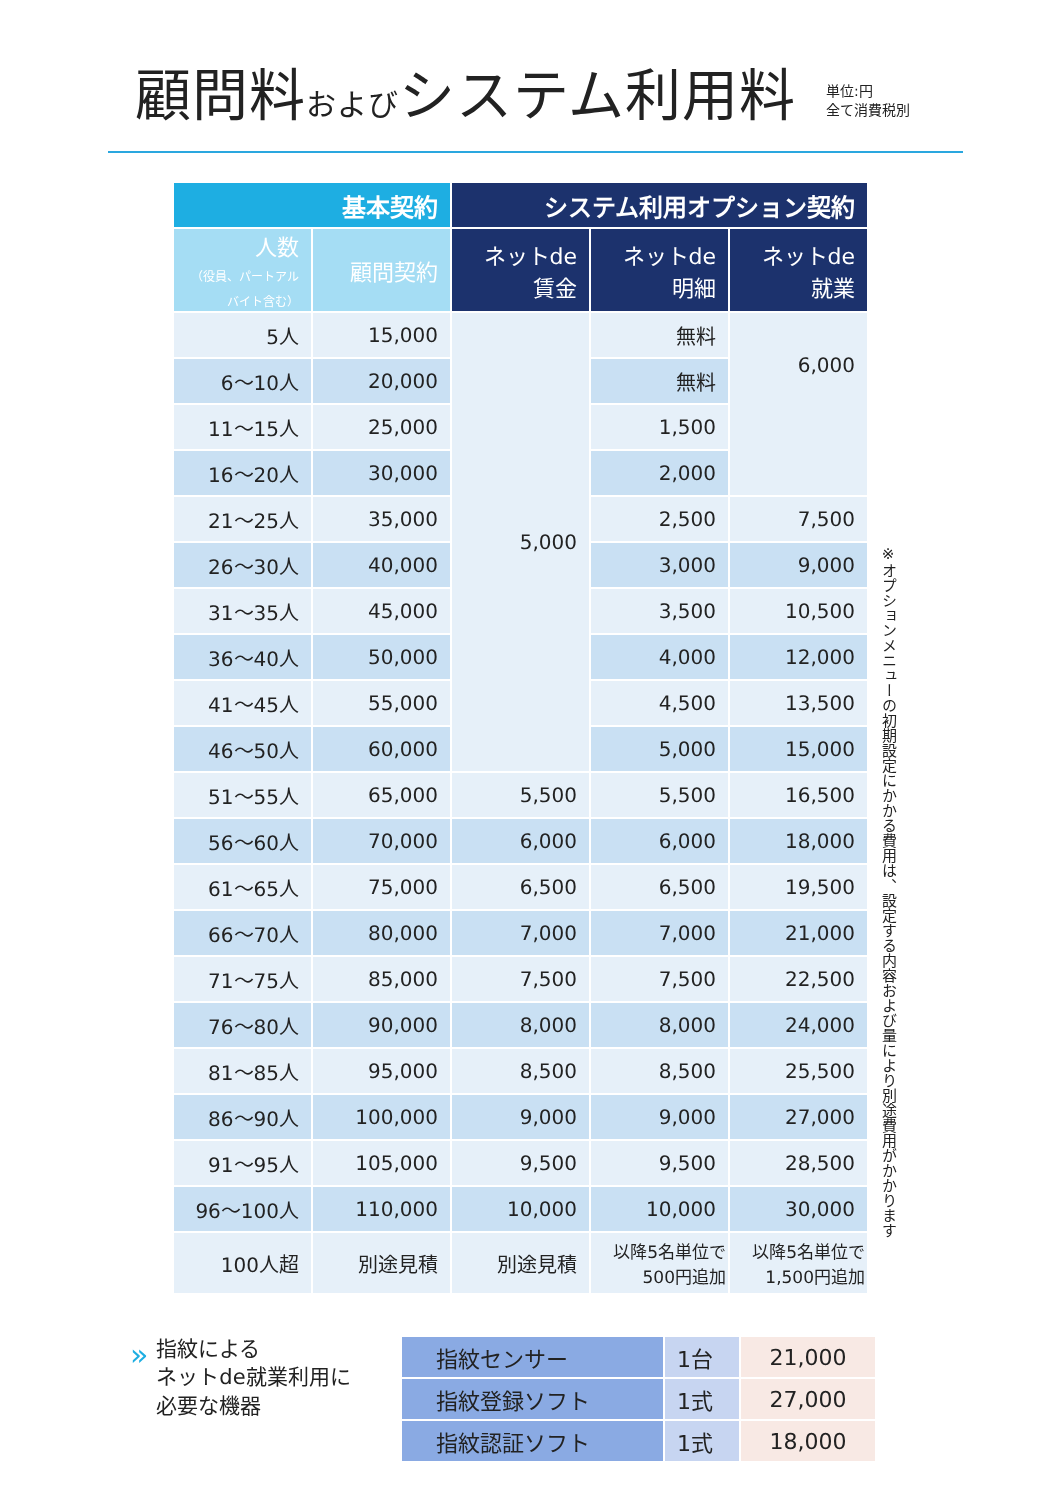顧問料およびシステム利用料
単位:円
全て消費税別
| 基本契約 | | システム利用オプション契約 | | |
| --- | --- | --- | --- | --- |
| 人数 （役員、パートアルバイト含む） | 顧問契約 | ネットde 賃金 | ネットde 明細 | ネットde 就業 |
| 5人 | 15,000 | 5,000 | 無料 | 6,000 |
| 6～10人 | 20,000 | | 無料 | |
| 11～15人 | 25,000 | | 1,500 | |
| 16～20人 | 30,000 | | 2,000 | |
| 21～25人 | 35,000 | | 2,500 | 7,500 |
| 26～30人 | 40,000 | | 3,000 | 9,000 |
| 31～35人 | 45,000 | | 3,500 | 10,500 |
| 36～40人 | 50,000 | | 4,000 | 12,000 |
| 41～45人 | 55,000 | | 4,500 | 13,500 |
| 46～50人 | 60,000 | | 5,000 | 15,000 |
| 51～55人 | 65,000 | 5,500 | 5,500 | 16,500 |
| 56～60人 | 70,000 | 6,000 | 6,000 | 18,000 |
| 61～65人 | 75,000 | 6,500 | 6,500 | 19,500 |
| 66～70人 | 80,000 | 7,000 | 7,000 | 21,000 |
| 71～75人 | 85,000 | 7,500 | 7,500 | 22,500 |
| 76～80人 | 90,000 | 8,000 | 8,000 | 24,000 |
| 81～85人 | 95,000 | 8,500 | 8,500 | 25,500 |
| 86～90人 | 100,000 | 9,000 | 9,000 | 27,000 |
| 91～95人 | 105,000 | 9,500 | 9,500 | 28,500 |
| 96～100人 | 110,000 | 10,000 | 10,000 | 30,000 |
| 100人超 | 別途見積 | 別途見積 | 以降5名単位で 500円追加 | 以降5名単位で 1,500円追加 |
※オプションメニューの初期設定にかかる費用は、設定する内容および量により別途費用がかかります
» 指紋による
ネットde就業利用に
必要な機器
| 指紋センサー | 1台 | 21,000 |
| 指紋登録ソフト | 1式 | 27,000 |
| 指紋認証ソフト | 1式 | 18,000 |